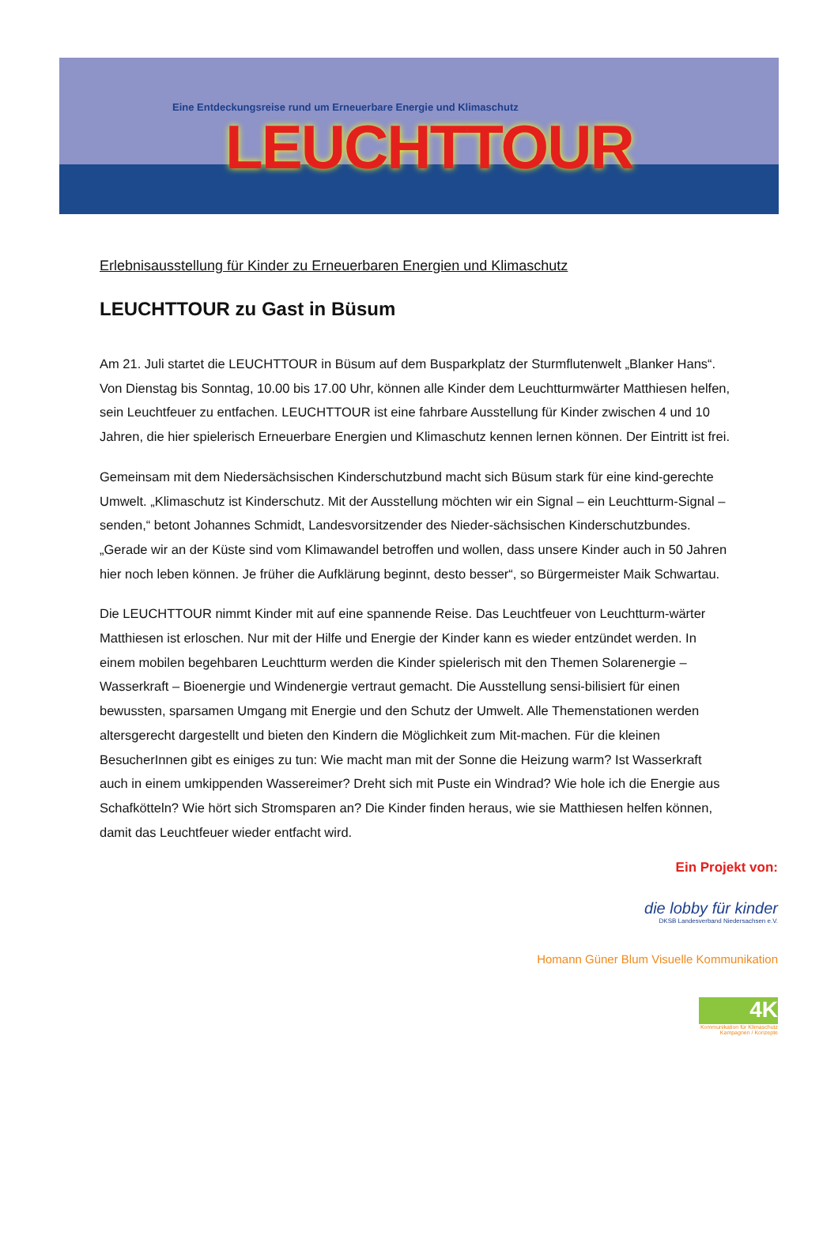Eine Entdeckungsreise rund um Erneuerbare Energie und Klimaschutz
LEUCHTTOUR
Erlebnisausstellung für Kinder zu Erneuerbaren Energien und Klimaschutz
LEUCHTTOUR zu Gast in Büsum
Am 21. Juli startet die LEUCHTTOUR in Büsum auf dem Busparkplatz der Sturmflutenwelt „Blanker Hans“. Von Dienstag bis Sonntag, 10.00 bis 17.00 Uhr, können alle Kinder dem Leuchtturmwärter Matthiesen helfen, sein Leuchtfeuer zu entfachen. LEUCHTTOUR ist eine fahrbare Ausstellung für Kinder zwischen 4 und 10 Jahren, die hier spielerisch Erneuerbare Energien und Klimaschutz kennen lernen können. Der Eintritt ist frei.
Gemeinsam mit dem Niedersächsischen Kinderschutzbund macht sich Büsum stark für eine kind-gerechte Umwelt. „Klimaschutz ist Kinderschutz. Mit der Ausstellung möchten wir ein Signal – ein Leuchtturm-Signal – senden,“ betont Johannes Schmidt, Landesvorsitzender des Nieder-sächsischen Kinderschutzbundes. „Gerade wir an der Küste sind vom Klimawandel betroffen und wollen, dass unsere Kinder auch in 50 Jahren hier noch leben können. Je früher die Aufklärung beginnt, desto besser“, so Bürgermeister Maik Schwartau.
Die LEUCHTTOUR nimmt Kinder mit auf eine spannende Reise. Das Leuchtfeuer von Leuchtturm-wärter Matthiesen ist erloschen. Nur mit der Hilfe und Energie der Kinder kann es wieder entzündet werden. In einem mobilen begehbaren Leuchtturm werden die Kinder spielerisch mit den Themen Solarenergie – Wasserkraft – Bioenergie und Windenergie vertraut gemacht. Die Ausstellung sensi-bilisiert für einen bewussten, sparsamen Umgang mit Energie und den Schutz der Umwelt. Alle Themenstationen werden altersgerecht dargestellt und bieten den Kindern die Möglichkeit zum Mit-machen. Für die kleinen BesucherInnen gibt es einiges zu tun: Wie macht man mit der Sonne die Heizung warm? Ist Wasserkraft auch in einem umkippenden Wassereimer? Dreht sich mit Puste ein Windrad? Wie hole ich die Energie aus Schafkötteln? Wie hört sich Stromsparen an? Die Kinder finden heraus, wie sie Matthiesen helfen können, damit das Leuchtfeuer wieder entfacht wird.
Ein Projekt von:
die lobby für kinder
DKSB Landesverband Niedersachsen e.V.
Homann Güner Blum Visuelle Kommunikation
4K
Kommunikation für Klimaschutz
Kampagnen / Konzepte